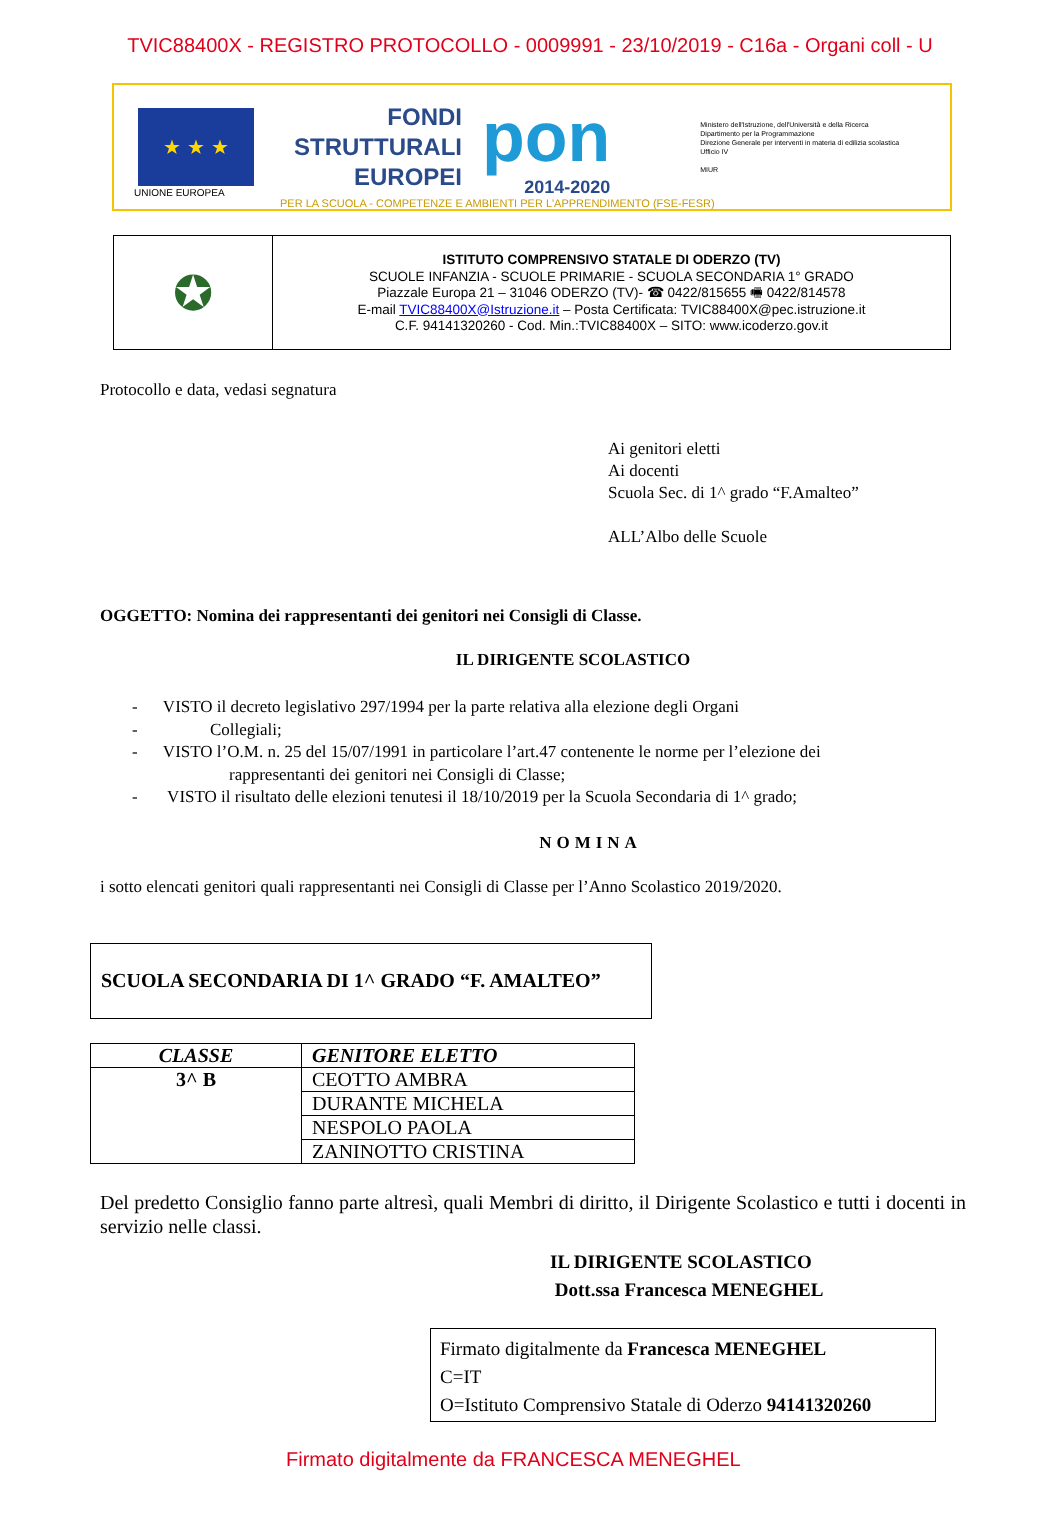TVIC88400X - REGISTRO PROTOCOLLO - 0009991 - 23/10/2019 - C16a - Organi coll - U
★ ★ ★
UNIONE EUROPEA
FONDI
STRUTTURALI
EUROPEI
pon
2014-2020
Ministero dell'Istruzione, dell'Università e della Ricerca
Dipartimento per la Programmazione
Direzione Generale per interventi in materia di edilizia scolastica
Ufficio IV
MIUR
PER LA SCUOLA - COMPETENZE E AMBIENTI PER L'APPRENDIMENTO (FSE-FESR)
✪
ISTITUTO COMPRENSIVO STATALE DI ODERZO (TV)
SCUOLE INFANZIA - SCUOLE PRIMARIE - SCUOLA SECONDARIA 1° GRADO
Piazzale Europa 21 – 31046 ODERZO (TV)- ☎ 0422/815655 🖷 0422/814578
E-mail TVIC88400X@Istruzione.it – Posta Certificata: TVIC88400X@pec.istruzione.it
C.F. 94141320260 - Cod. Min.:TVIC88400X – SITO: www.icoderzo.gov.it
Protocollo e data, vedasi segnatura
Ai genitori eletti
Ai docenti
Scuola Sec. di 1^ grado “F.Amalteo”
ALL’Albo delle Scuole
OGGETTO: Nomina dei rappresentanti dei genitori nei Consigli di Classe.
IL DIRIGENTE SCOLASTICO
- VISTO il decreto legislativo 297/1994 per la parte relativa alla elezione degli Organi
- Collegiali;
- VISTO l’O.M. n. 25 del 15/07/1991 in particolare l’art.47 contenente le norme per l’elezione dei
rappresentanti dei genitori nei Consigli di Classe;
- VISTO il risultato delle elezioni tenutesi il 18/10/2019 per la Scuola Secondaria di 1^ grado;
NOMINA
i sotto elencati genitori quali rappresentanti nei Consigli di Classe per l’Anno Scolastico 2019/2020.
SCUOLA SECONDARIA DI 1^ GRADO “F. AMALTEO”
| CLASSE | GENITORE ELETTO |
| --- | --- |
| 3^ B | CEOTTO AMBRA |
| | DURANTE MICHELA |
| | NESPOLO PAOLA |
| | ZANINOTTO CRISTINA |
Del predetto Consiglio fanno parte altresì, quali Membri di diritto, il Dirigente Scolastico e tutti i docenti in servizio nelle classi.
IL DIRIGENTE SCOLASTICO
Dott.ssa Francesca MENEGHEL
Firmato digitalmente da Francesca MENEGHEL
C=IT
O=Istituto Comprensivo Statale di Oderzo 94141320260
Firmato digitalmente da FRANCESCA MENEGHEL